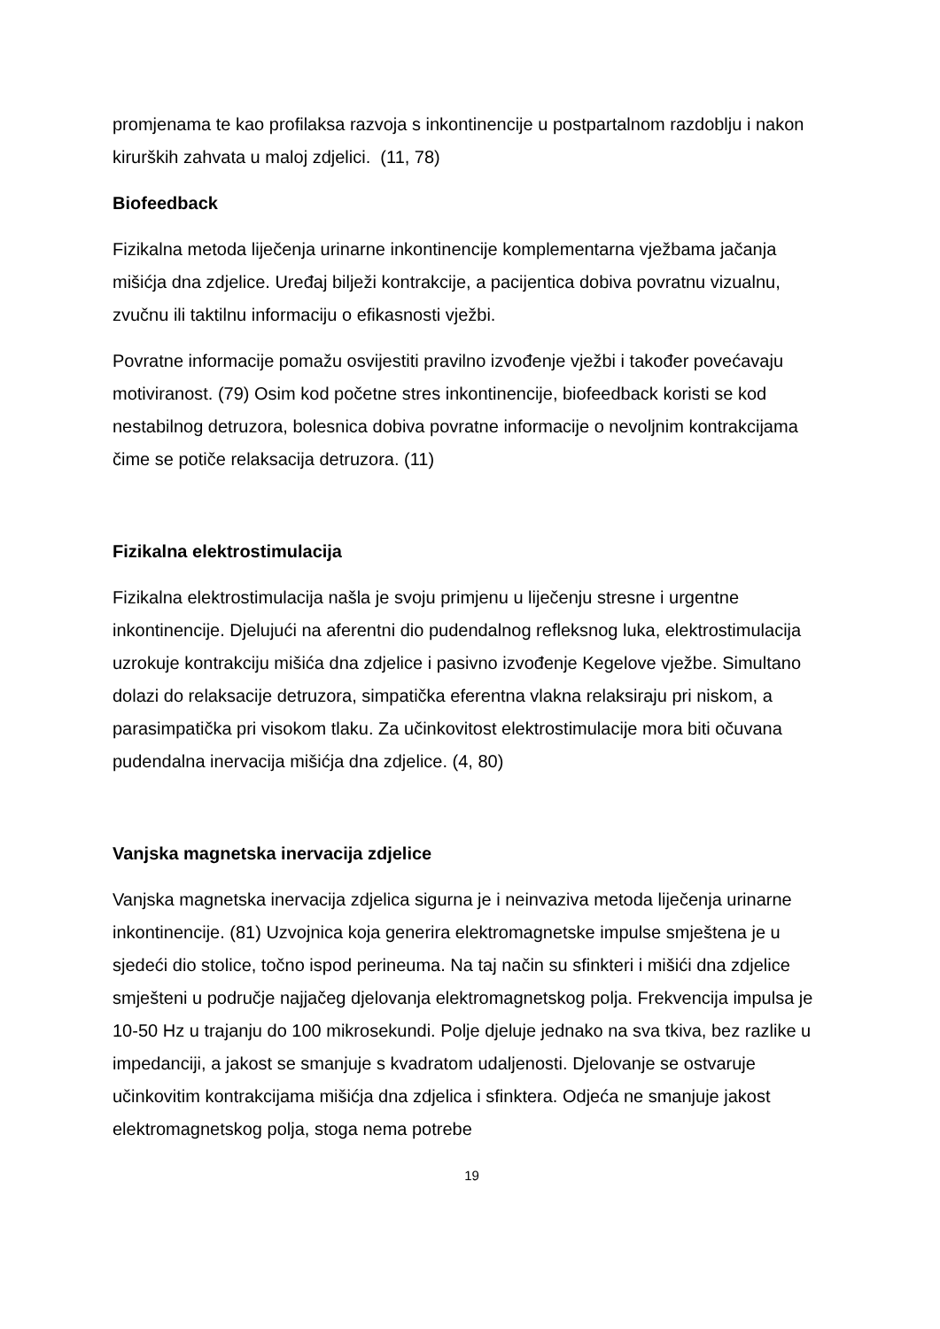promjenama te kao profilaksa razvoja s inkontinencije u postpartalnom razdoblju i nakon kirurških zahvata u maloj zdjelici. (11, 78)
Biofeedback
Fizikalna metoda liječenja urinarne inkontinencije komplementarna vježbama jačanja mišićja dna zdjelice. Uređaj bilježi kontrakcije, a pacijentica dobiva povratnu vizualnu, zvučnu ili taktilnu informaciju o efikasnosti vježbi.
Povratne informacije pomažu osvijestiti pravilno izvođenje vježbi i također povećavaju motiviranost. (79) Osim kod početne stres inkontinencije, biofeedback koristi se kod nestabilnog detruzora, bolesnica dobiva povratne informacije o nevoljnim kontrakcijama čime se potiče relaksacija detruzora. (11)
Fizikalna elektrostimulacija
Fizikalna elektrostimulacija našla je svoju primjenu u liječenju stresne i urgentne inkontinencije. Djelujući na aferentni dio pudendalnog refleksnog luka, elektrostimulacija uzrokuje kontrakciju mišića dna zdjelice i pasivno izvođenje Kegelove vježbe. Simultano dolazi do relaksacije detruzora, simpatička eferentna vlakna relaksiraju pri niskom, a parasimpatička pri visokom tlaku. Za učinkovitost elektrostimulacije mora biti očuvana pudendalna inervacija mišićja dna zdjelice. (4, 80)
Vanjska magnetska inervacija zdjelice
Vanjska magnetska inervacija zdjelica sigurna je i neinvaziva metoda liječenja urinarne inkontinencije. (81) Uzvojnica koja generira elektromagnetske impulse smještena je u sjedeći dio stolice, točno ispod perineuma. Na taj način su sfinkteri i mišići dna zdjelice smješteni u područje najjačeg djelovanja elektromagnetskog polja. Frekvencija impulsa je 10-50 Hz u trajanju do 100 mikrosekundi. Polje djeluje jednako na sva tkiva, bez razlike u impedanciji, a jakost se smanjuje s kvadratom udaljenosti. Djelovanje se ostvaruje učinkovitim kontrakcijama mišićja dna zdjelica i sfinktera. Odjeća ne smanjuje jakost elektromagnetskog polja, stoga nema potrebe
19